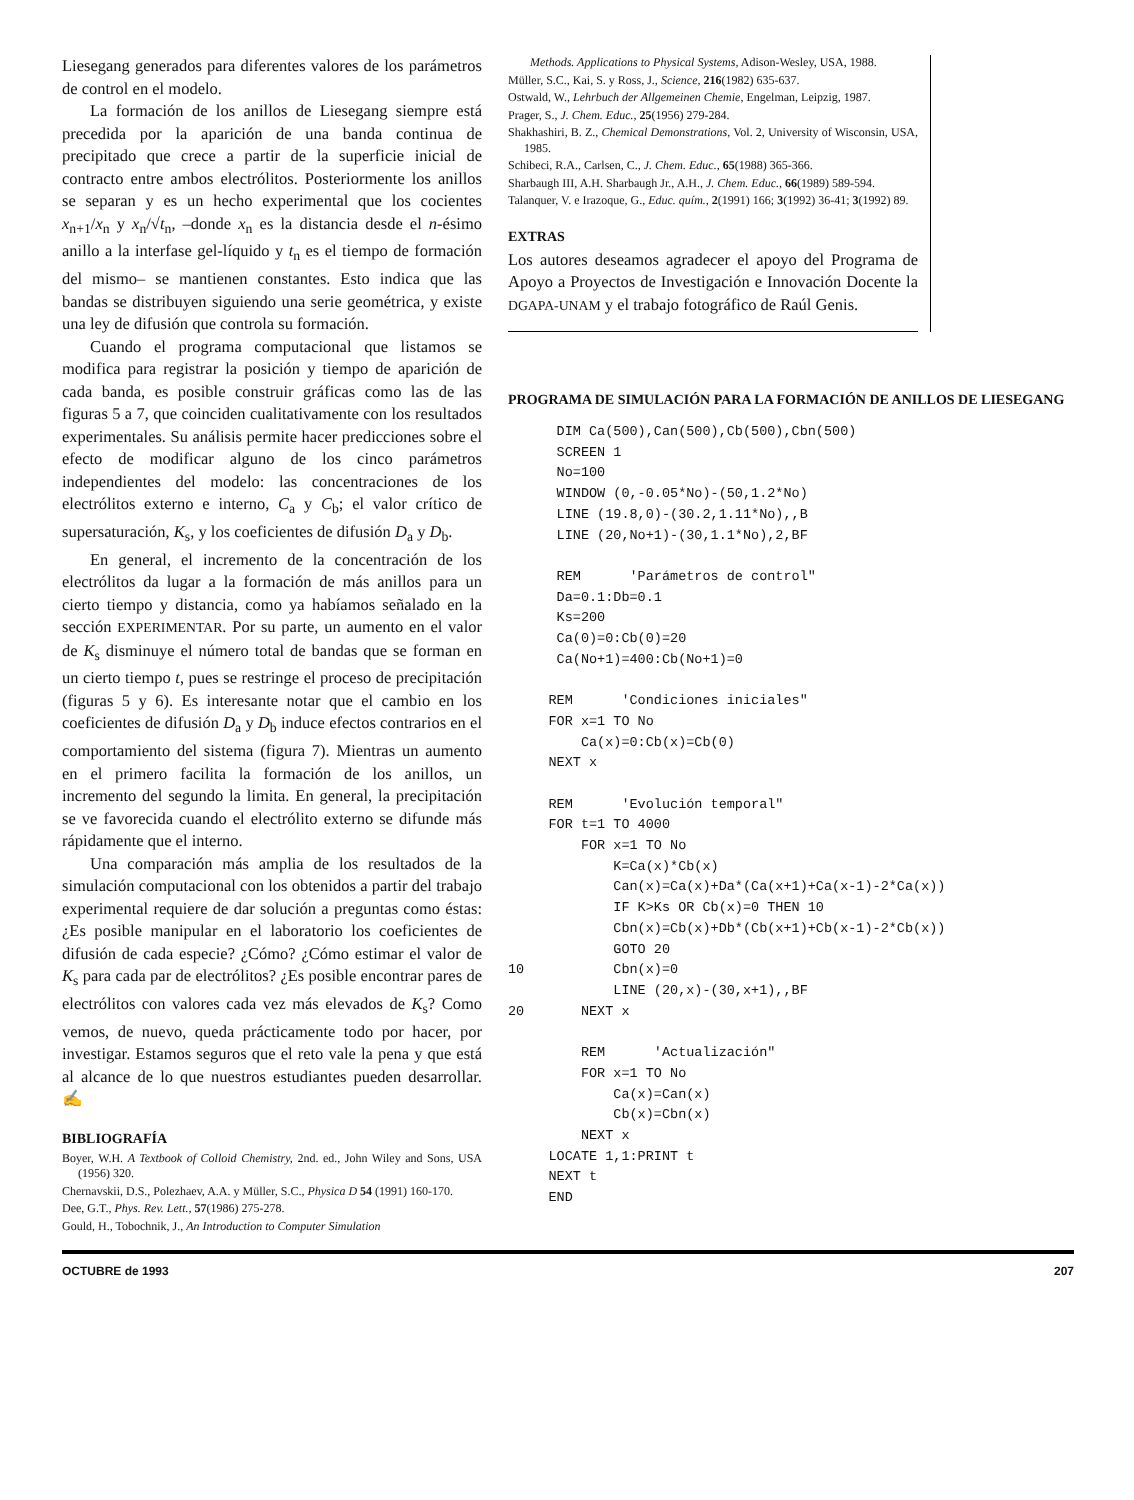Liesegang generados para diferentes valores de los parámetros de control en el modelo.
La formación de los anillos de Liesegang siempre está precedida por la aparición de una banda continua de precipitado que crece a partir de la superficie inicial de contracto entre ambos electrólitos. Posteriormente los anillos se separan y es un hecho experimental que los cocientes x<sub>n+1</sub>/x<sub>n</sub> y x<sub>n</sub>/√t<sub>n</sub>, –donde x<sub>n</sub> es la distancia desde el n-ésimo anillo a la interfase gel-líquido y t<sub>n</sub> es el tiempo de formación del mismo– se mantienen constantes. Esto indica que las bandas se distribuyen siguiendo una serie geométrica, y existe una ley de difusión que controla su formación.
Cuando el programa computacional que listamos se modifica para registrar la posición y tiempo de aparición de cada banda, es posible construir gráficas como las de las figuras 5 a 7, que coinciden cualitativamente con los resultados experimentales. Su análisis permite hacer predicciones sobre el efecto de modificar alguno de los cinco parámetros independientes del modelo: las concentraciones de los electrólitos externo e interno, C<sub>a</sub> y C<sub>b</sub>; el valor crítico de supersaturación, K<sub>s</sub>, y los coeficientes de difusión D<sub>a</sub> y D<sub>b</sub>.
En general, el incremento de la concentración de los electrólitos da lugar a la formación de más anillos para un cierto tiempo y distancia, como ya habíamos señalado en la sección EXPERIMENTAR. Por su parte, un aumento en el valor de K<sub>s</sub> disminuye el número total de bandas que se forman en un cierto tiempo t, pues se restringe el proceso de precipitación (figuras 5 y 6). Es interesante notar que el cambio en los coeficientes de difusión D<sub>a</sub> y D<sub>b</sub> induce efectos contrarios en el comportamiento del sistema (figura 7). Mientras un aumento en el primero facilita la formación de los anillos, un incremento del segundo la limita. En general, la precipitación se ve favorecida cuando el electrólito externo se difunde más rápidamente que el interno.
Una comparación más amplia de los resultados de la simulación computacional con los obtenidos a partir del trabajo experimental requiere de dar solución a preguntas como éstas: ¿Es posible manipular en el laboratorio los coeficientes de difusión de cada especie? ¿Cómo? ¿Cómo estimar el valor de K<sub>s</sub> para cada par de electrólitos? ¿Es posible encontrar pares de electrólitos con valores cada vez más elevados de K<sub>s</sub>? Como vemos, de nuevo, queda prácticamente todo por hacer, por investigar. Estamos seguros que el reto vale la pena y que está al alcance de lo que nuestros estudiantes pueden desarrollar. ✍
BIBLIOGRAFÍA
Boyer, W.H. A Textbook of Colloid Chemistry, 2nd. ed., John Wiley and Sons, USA (1956) 320.
Chernavskii, D.S., Polezhaev, A.A. y Müller, S.C., Physica D 54 (1991) 160-170.
Dee, G.T., Phys. Rev. Lett., 57(1986) 275-278.
Gould, H., Tobochnik, J., An Introduction to Computer Simulation
Methods. Applications to Physical Systems, Adison-Wesley, USA, 1988.
Müller, S.C., Kai, S. y Ross, J., Science, 216(1982) 635-637.
Ostwald, W., Lehrbuch der Allgemeinen Chemie, Engelman, Leipzig, 1987.
Prager, S., J. Chem. Educ., 25(1956) 279-284.
Shakhashiri, B. Z., Chemical Demonstrations, Vol. 2, University of Wisconsin, USA, 1985.
Schibeci, R.A., Carlsen, C., J. Chem. Educ., 65(1988) 365-366.
Sharbaugh III, A.H. Sharbaugh Jr., A.H., J. Chem. Educ., 66(1989) 589-594.
Talanquer, V. e Irazoque, G., Educ. quím., 2(1991) 166; 3(1992) 36-41; 3(1992) 89.
EXTRAS
Los autores deseamos agradecer el apoyo del Programa de Apoyo a Proyectos de Investigación e Innovación Docente la DGAPA-UNAM y el trabajo fotográfico de Raúl Genis.
PROGRAMA DE SIMULACIÓN PARA LA FORMACIÓN DE ANILLOS DE LIESEGANG
      DIM Ca(500),Can(500),Cb(500),Cbn(500)
      SCREEN 1
      No=100
      WINDOW (0,-0.05*No)-(50,1.2*No)
      LINE (19.8,0)-(30.2,1.11*No),,B
      LINE (20,No+1)-(30,1.1*No),2,BF

      REM      'Parámetros de control"
      Da=0.1:Db=0.1
      Ks=200
      Ca(0)=0:Cb(0)=20
      Ca(No+1)=400:Cb(No+1)=0

     REM      'Condiciones iniciales"
     FOR x=1 TO No
         Ca(x)=0:Cb(x)=Cb(0)
     NEXT x

     REM      'Evolución temporal"
     FOR t=1 TO 4000
         FOR x=1 TO No
             K=Ca(x)*Cb(x)
             Can(x)=Ca(x)+Da*(Ca(x+1)+Ca(x-1)-2*Ca(x))
             IF K>Ks OR Cb(x)=0 THEN 10
             Cbn(x)=Cb(x)+Db*(Cb(x+1)+Cb(x-1)-2*Cb(x))
             GOTO 20
10           Cbn(x)=0
             LINE (20,x)-(30,x+1),,BF
20       NEXT x

         REM      'Actualización"
         FOR x=1 TO No
             Ca(x)=Can(x)
             Cb(x)=Cbn(x)
         NEXT x
     LOCATE 1,1:PRINT t
     NEXT t
     END
OCTUBRE de 1993 207